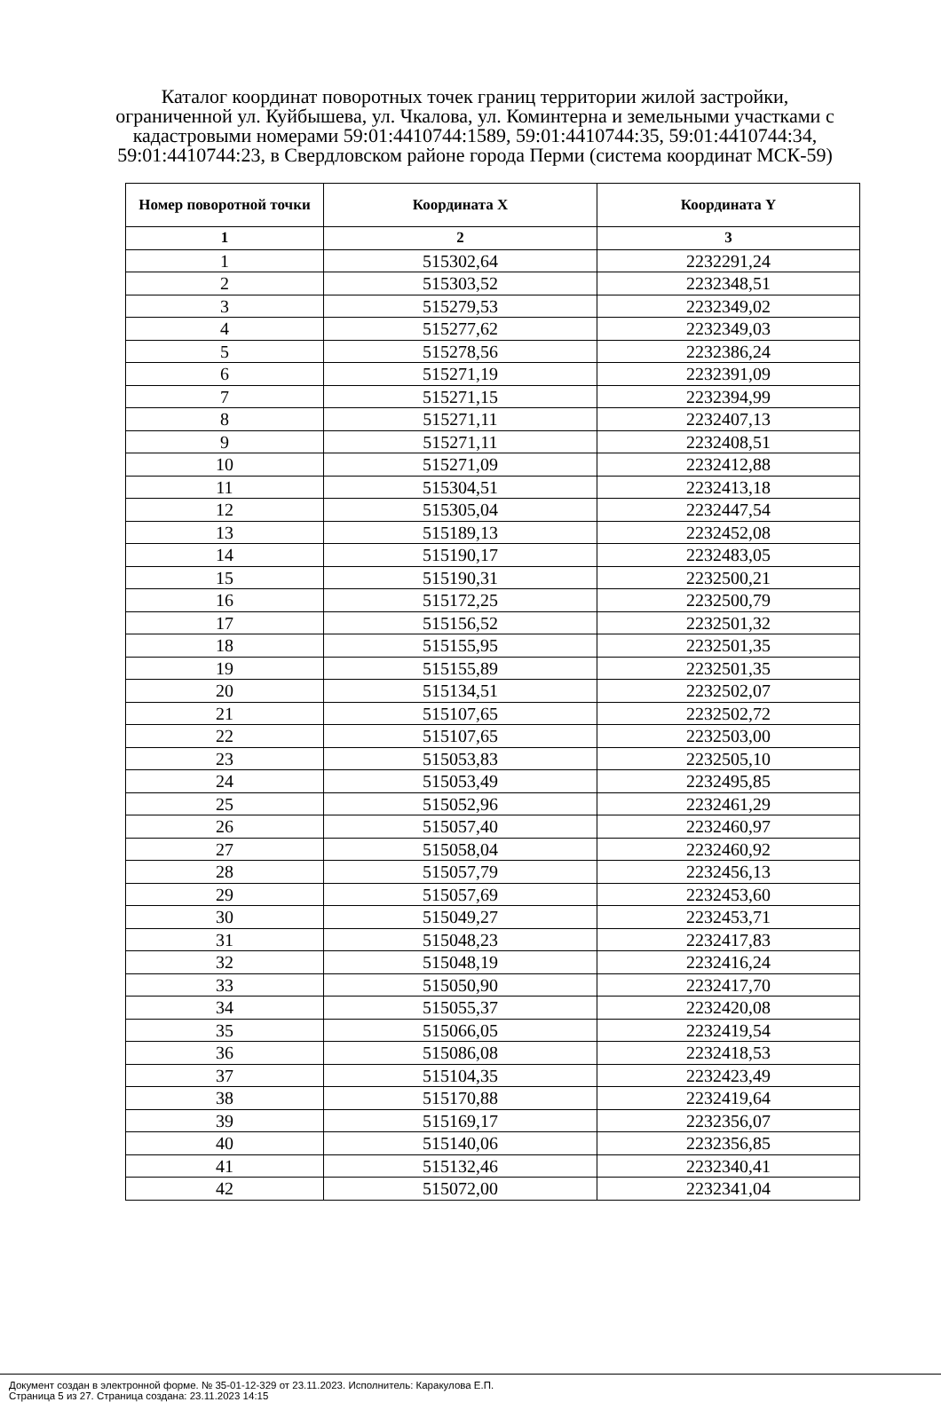Каталог координат поворотных точек границ территории жилой застройки, ограниченной ул. Куйбышева, ул. Чкалова, ул. Коминтерна и земельными участками с кадастровыми номерами 59:01:4410744:1589, 59:01:4410744:35, 59:01:4410744:34, 59:01:4410744:23, в Свердловском районе города Перми (система координат МСК-59)
| Номер поворотной точки | Координата X | Координата Y |
| --- | --- | --- |
| 1 | 2 | 3 |
| 1 | 515302,64 | 2232291,24 |
| 2 | 515303,52 | 2232348,51 |
| 3 | 515279,53 | 2232349,02 |
| 4 | 515277,62 | 2232349,03 |
| 5 | 515278,56 | 2232386,24 |
| 6 | 515271,19 | 2232391,09 |
| 7 | 515271,15 | 2232394,99 |
| 8 | 515271,11 | 2232407,13 |
| 9 | 515271,11 | 2232408,51 |
| 10 | 515271,09 | 2232412,88 |
| 11 | 515304,51 | 2232413,18 |
| 12 | 515305,04 | 2232447,54 |
| 13 | 515189,13 | 2232452,08 |
| 14 | 515190,17 | 2232483,05 |
| 15 | 515190,31 | 2232500,21 |
| 16 | 515172,25 | 2232500,79 |
| 17 | 515156,52 | 2232501,32 |
| 18 | 515155,95 | 2232501,35 |
| 19 | 515155,89 | 2232501,35 |
| 20 | 515134,51 | 2232502,07 |
| 21 | 515107,65 | 2232502,72 |
| 22 | 515107,65 | 2232503,00 |
| 23 | 515053,83 | 2232505,10 |
| 24 | 515053,49 | 2232495,85 |
| 25 | 515052,96 | 2232461,29 |
| 26 | 515057,40 | 2232460,97 |
| 27 | 515058,04 | 2232460,92 |
| 28 | 515057,79 | 2232456,13 |
| 29 | 515057,69 | 2232453,60 |
| 30 | 515049,27 | 2232453,71 |
| 31 | 515048,23 | 2232417,83 |
| 32 | 515048,19 | 2232416,24 |
| 33 | 515050,90 | 2232417,70 |
| 34 | 515055,37 | 2232420,08 |
| 35 | 515066,05 | 2232419,54 |
| 36 | 515086,08 | 2232418,53 |
| 37 | 515104,35 | 2232423,49 |
| 38 | 515170,88 | 2232419,64 |
| 39 | 515169,17 | 2232356,07 |
| 40 | 515140,06 | 2232356,85 |
| 41 | 515132,46 | 2232340,41 |
| 42 | 515072,00 | 2232341,04 |
Документ создан в электронной форме. № 35-01-12-329 от 23.11.2023. Исполнитель: Каракулова Е.П.
Страница 5 из 27. Страница создана: 23.11.2023 14:15